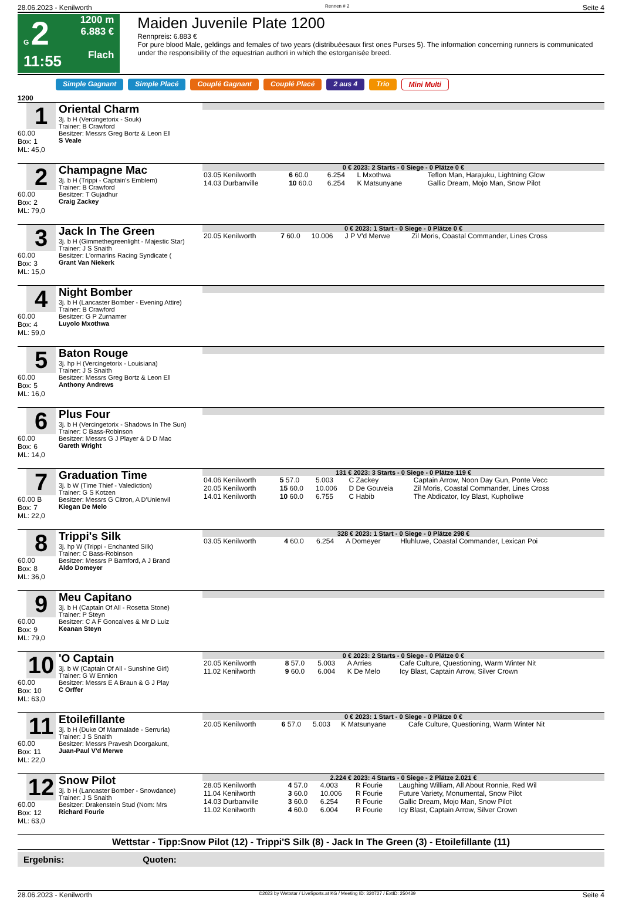28.06.2023 - Kenilworth Rennen # 2 Seite 4
G 2
11:55
1200 m
6.883 €
Flach
Maiden Juvenile Plate 1200
Rennpreis: 6.883 €
For pure blood Male, geldings and females of two years (distribuéesaux first ones Purses 5). The information concerning runners is communicated under the responsibility of the equestrian authori in which the estorganisée breed.
Simple Gagnant Simple Placé Couplé Gagnant Couplé Placé 2 aus 4 Trio Mini Multi
1200
1
60.00
Box: 1
ML: 45,0
Oriental Charm
3j. b H (Vercingetorix - Souk)
Trainer: B Crawford
Besitzer: Messrs Greg Bortz & Leon Ell
S Veale
2
60.00
Box: 2
ML: 79,0
Champagne Mac
3j. b H (Trippi - Captain's Emblem)
Trainer: B Crawford
Besitzer: T Gujadhur
Craig Zackey
0 € 2023: 2 Starts - 0 Siege - 0 Plätze 0 €
| 03.05 Kenilworth | 6 60.0 | 6.254 | L Mxothwa | Teflon Man, Harajuku, Lightning Glow |
| 14.03 Durbanville | 10 60.0 | 6.254 | K Matsunyane | Gallic Dream, Mojo Man, Snow Pilot |
3
60.00
Box: 3
ML: 15,0
Jack In The Green
3j. b H (Gimmethegreenlight - Majestic Star)
Trainer: J S Snaith
Besitzer: L'ormarins Racing Syndicate (
Grant Van Niekerk
0 € 2023: 1 Start - 0 Siege - 0 Plätze 0 €
| 20.05 Kenilworth | 7 60.0 | 10.006 | J P V'd Merwe | Zil Moris, Coastal Commander, Lines Cross |
4
60.00
Box: 4
ML: 59,0
Night Bomber
3j. b H (Lancaster Bomber - Evening Attire)
Trainer: B Crawford
Besitzer: G P Zurnamer
Luyolo Mxothwa
5
60.00
Box: 5
ML: 16,0
Baton Rouge
3j. hp H (Vercingetorix - Louisiana)
Trainer: J S Snaith
Besitzer: Messrs Greg Bortz & Leon Ell
Anthony Andrews
6
60.00
Box: 6
ML: 14,0
Plus Four
3j. b H (Vercingetorix - Shadows In The Sun)
Trainer: C Bass-Robinson
Besitzer: Messrs G J Player & D D Mac
Gareth Wright
7
60.00 B
Box: 7
ML: 22,0
Graduation Time
3j. b W (Time Thief - Valediction)
Trainer: G S Kotzen
Besitzer: Messrs G Citron, A D'Unienvil
Kiegan De Melo
131 € 2023: 3 Starts - 0 Siege - 0 Plätze 119 €
| 04.06 Kenilworth | 5 57.0 | 5.003 | C Zackey | Captain Arrow, Noon Day Gun, Ponte Vecc |
| 20.05 Kenilworth | 15 60.0 | 10.006 | D De Gouveia | Zil Moris, Coastal Commander, Lines Cross |
| 14.01 Kenilworth | 10 60.0 | 6.755 | C Habib | The Abdicator, Icy Blast, Kupholiwe |
8
60.00
Box: 8
ML: 36,0
Trippi's Silk
3j. hp W (Trippi - Enchanted Silk)
Trainer: C Bass-Robinson
Besitzer: Messrs P Bamford, A J Brand
Aldo Domeyer
328 € 2023: 1 Start - 0 Siege - 0 Plätze 298 €
| 03.05 Kenilworth | 4 60.0 | 6.254 | A Domeyer | Hluhluwe, Coastal Commander, Lexican Poi |
9
60.00
Box: 9
ML: 79,0
Meu Capitano
3j. b H (Captain Of All - Rosetta Stone)
Trainer: P Steyn
Besitzer: C A F Goncalves & Mr D Luiz
Keanan Steyn
10
60.00
Box: 10
ML: 63,0
'O Captain
3j. b W (Captain Of All - Sunshine Girl)
Trainer: G W Ennion
Besitzer: Messrs E A Braun & G J Play
C Orffer
0 € 2023: 2 Starts - 0 Siege - 0 Plätze 0 €
| 20.05 Kenilworth | 8 57.0 | 5.003 | A Arries | Cafe Culture, Questioning, Warm Winter Nit |
| 11.02 Kenilworth | 9 60.0 | 6.004 | K De Melo | Icy Blast, Captain Arrow, Silver Crown |
11
60.00
Box: 11
ML: 22,0
Etoilefillante
3j. b H (Duke Of Marmalade - Serruria)
Trainer: J S Snaith
Besitzer: Messrs Pravesh Doorgakunt,
Juan-Paul V'd Merwe
0 € 2023: 1 Start - 0 Siege - 0 Plätze 0 €
| 20.05 Kenilworth | 6 57.0 | 5.003 | K Matsunyane | Cafe Culture, Questioning, Warm Winter Nit |
12
60.00
Box: 12
ML: 63,0
Snow Pilot
3j. b H (Lancaster Bomber - Snowdance)
Trainer: J S Snaith
Besitzer: Drakenstein Stud (Nom: Mrs
Richard Fourie
2.224 € 2023: 4 Starts - 0 Siege - 2 Plätze 2.021 €
| 28.05 Kenilworth | 4 57.0 | 4.003 | R Fourie | Laughing William, All About Ronnie, Red Wil |
| 11.04 Kenilworth | 3 60.0 | 10.006 | R Fourie | Future Variety, Monumental, Snow Pilot |
| 14.03 Durbanville | 3 60.0 | 6.254 | R Fourie | Gallic Dream, Mojo Man, Snow Pilot |
| 11.02 Kenilworth | 4 60.0 | 6.004 | R Fourie | Icy Blast, Captain Arrow, Silver Crown |
Wettstar - Tipp:Snow Pilot (12) - Trippi'S Silk (8) - Jack In The Green (3) - Etoilefillante (11)
Ergebnis: Quoten:
28.06.2023 - Kenilworth ©2023 by Wettstar / LiveSports.at KG / Meeting ID: 320727 / ExtID: 250439 Seite 4